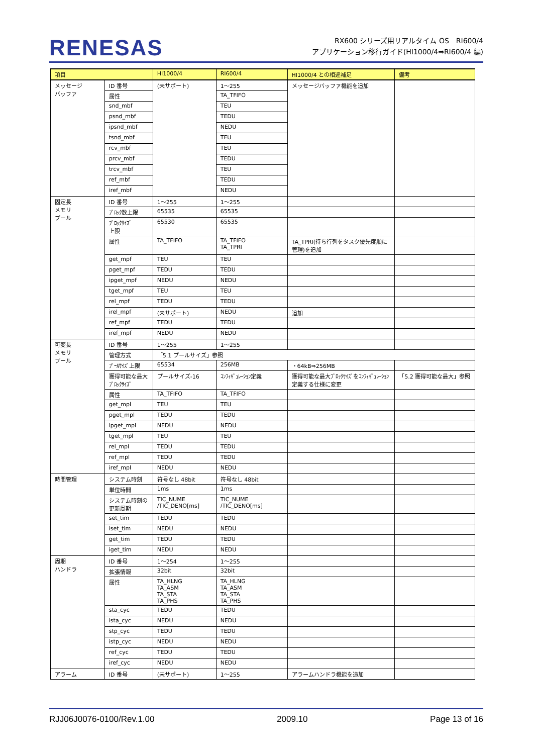RENESAS
RX600 シリーズ用リアルタイム OS　RI600/4
アプリケーション移行ガイド(HI1000/4⇒RI600/4 編)
| 項目 | | HI1000/4 | RI600/4 | HI1000/4 との相違補足 | 備考 |
| --- | --- | --- | --- | --- | --- |
| メッセージ バッファ | ID 番号 | (未サポート) | 1～255 | メッセージバッファ機能を追加 | |
| | 属性 | | TA_TFIFO | | |
| | snd_mbf | | TEU | | |
| | psnd_mbf | | TEDU | | |
| | ipsnd_mbf | | NEDU | | |
| | tsnd_mbf | | TEU | | |
| | rcv_mbf | | TEU | | |
| | prcv_mbf | | TEDU | | |
| | trcv_mbf | | TEU | | |
| | ref_mbf | | TEDU | | |
| | iref_mbf | | NEDU | | |
| 固定長 メモリ プール | ID 番号 | 1～255 | 1～255 | | |
| | ﾌﾞﾛｯｸ数上限 | 65535 | 65535 | | |
| | ﾌﾞﾛｯｸｻｲｽﾞ 上限 | 65530 | 65535 | | |
| | 属性 | TA_TFIFO | TA_TFIFO TA_TPRI | TA_TPRI(待ち行列をタスク優先度順に管理)を追加 | |
| | get_mpf | TEU | TEU | | |
| | pget_mpf | TEDU | TEDU | | |
| | ipget_mpf | NEDU | NEDU | | |
| | tget_mpf | TEU | TEU | | |
| | rel_mpf | TEDU | TEDU | | |
| | irel_mpf | (未サポート) | NEDU | 追加 | |
| | ref_mpf | TEDU | TEDU | | |
| | iref_mpf | NEDU | NEDU | | |
| 可変長 メモリ プール | ID 番号 | 1～255 | 1～255 | | |
| | 管理方式 | 「5.1 プールサイズ」参照 | | | |
| | ﾌﾟｰﾙｻｲｽﾞ上限 | 65534 | 256MB | ・64kB⇒256MB | |
| | 獲得可能な最大ﾌﾞﾛｯｸｻｲｽﾞ | プールサイズ-16 | ｺﾝﾌｨｷﾞｭﾚｰｼｮﾝ定義 | 獲得可能な最大ﾌﾞﾛｯｸｻｲｽﾞをｺﾝﾌｨｷﾞｭﾚｰｼｮﾝ定義する仕様に変更 | 「5.2 獲得可能な最大」参照 |
| | 属性 | TA_TFIFO | TA_TFIFO | | |
| | get_mpl | TEU | TEU | | |
| | pget_mpl | TEDU | TEDU | | |
| | ipget_mpl | NEDU | NEDU | | |
| | tget_mpl | TEU | TEU | | |
| | rel_mpl | TEDU | TEDU | | |
| | ref_mpl | TEDU | TEDU | | |
| | iref_mpl | NEDU | NEDU | | |
| 時間管理 | システム時刻 | 符号なし 48bit | 符号なし 48bit | | |
| | 単位時間 | 1ms | 1ms | | |
| | システム時刻の更新周期 | TIC_NUME /TIC_DENO[ms] | TIC_NUME /TIC_DENO[ms] | | |
| | set_tim | TEDU | TEDU | | |
| | iset_tim | NEDU | NEDU | | |
| | get_tim | TEDU | TEDU | | |
| | iget_tim | NEDU | NEDU | | |
| 周期 ハンドラ | ID 番号 | 1～254 | 1～255 | | |
| | 拡張情報 | 32bit | 32bit | | |
| | 属性 | TA_HLNG TA_ASM TA_STA TA_PHS | TA_HLNG TA_ASM TA_STA TA_PHS | | |
| | sta_cyc | TEDU | TEDU | | |
| | ista_cyc | NEDU | NEDU | | |
| | stp_cyc | TEDU | TEDU | | |
| | istp_cyc | NEDU | NEDU | | |
| | ref_cyc | TEDU | TEDU | | |
| | iref_cyc | NEDU | NEDU | | |
| アラーム | ID 番号 | (未サポート) | 1～255 | アラームハンドラ機能を追加 | |
RJJ06J0076-0100/Rev.1.00 2009.10 Page 13 of 16